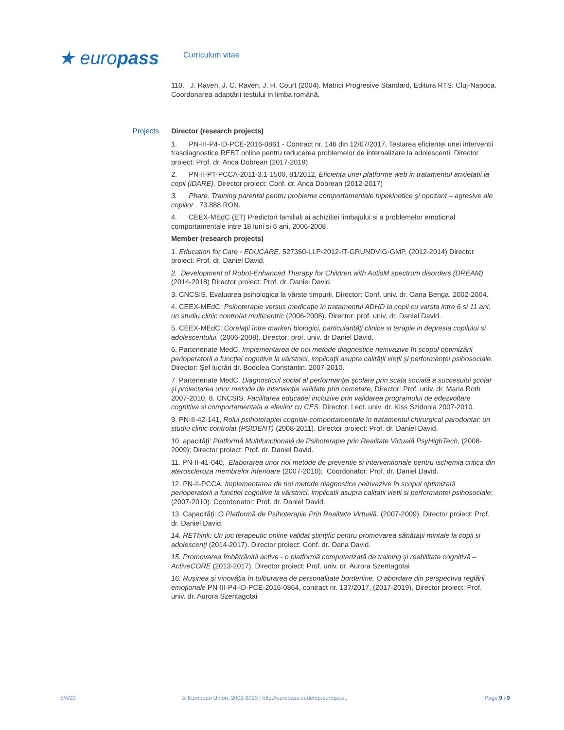★ europass
Curriculum vitae
110. J. Raven, J. C. Raven, J. H. Court (2004). Matrici Progresive Standard, Editura RTS: Cluj-Napoca. Coordonarea adaptării testului in limba română.
Projects Director (research projects)
1. PN-III-P4-ID-PCE-2016-0861 - Contract nr. 146 din 12/07/2017, Testarea eficientei unei interventii trasdiagnostice REBT online pentru reducerea problemelor de internalizare la adolescenti. Director proiect: Prof. dr. Anca Dobrean (2017-2019)
2. PN-II-PT-PCCA-2011-3.1-1500, 81/2012, Eficienţa unei platforme web in tratamentul anxietatii la copii (iDARE). Director proiect: Conf. dr. Anca Dobrean (2012-2017)
3. Phare. Training parental pentru probleme comportamentale hipekinetice şi opozant – agresive ale copiilor . 73.888 RON.
4. CEEX-MEdC (ET) Predictori familiali ai achizitiei limbajului si a problemelor emotional comportamentale intre 18 luni si 6 ani, 2006-2008.
Member (research projects)
1. Education for Care - EDUCARE, 527360-LLP-2012-IT-GRUNDVIG-GMP, (2012-2014) Director proiect: Prof. dr. Daniel David.
2. Development of Robot-Enhanced Therapy for Children with AutisM spectrum disorders (DREAM) (2014-2018) Director proiect: Prof. dr. Daniel David.
3. CNCSIS. Evaluarea psihologica la vârste timpurii. Director: Conf. univ. dr. Oana Benga. 2002-2004.
4. CEEX-MEdC: Psihoterapie versus medicaţie în tratamentul ADHD la copii cu varsta intre 6 si 11 ani; un studiu clinic controlat multicentric (2006-2008). Director: prof. univ. dr. Daniel David.
5. CEEX-MEdC: Corelaţii între markeri biologici, particularităţi clinice si terapie in depresia copilului si adolescentului. (2006-2008). Director: prof. univ. dr Daniel David.
6. Parteneriate MedC. Implementarea de noi metode diagnostice neinvazive în scopul optimizării perioperatorii a funcţiei cognitive la vârstnici, implicaţii asupra calităţii vieţii şi performanţei psihosociale. Director: Şef lucrări dr. Bodolea Constantin. 2007-2010.
7. Parteneriate MedC. Diagnosticul social al performanţei şcolare prin scala socială a succesului şcolar şi proiectarea unor metode de intervenţie validate prin cercetare, Director: Prof. univ. dr. Maria Roth 2007-2010. 8. CNCSIS. Facilitarea educatiei incluzive prin validarea programului de edezvoltare cognitiva si comportamentala a elevilor cu CES. Director: Lect. univ. dr. Kiss Szidonia 2007-2010.
9. PN-II-42-141, Rolul psihoterapiei cognitiv-comportamentale în tratamentul chirurgical parodontal: un studiu clinic controlat (PSIDENT) (2008-2011). Director proiect: Prof. dr. Daniel David.
10. apacităţi: Platformă Multifuncțională de Psihoterapie prin Realitate Virtuală PsyHighTech, (2008-2009); Director proiect: Prof. dr. Daniel David.
11. PN-II-41-040, Elaborarea unor noi metode de preventie si interventionale pentru ischemia critica din ateroscleroza membrelor inferioare (2007-2010); Coordonator: Prof. dr. Daniel David.
12. PN-II-PCCA, Implementarea de noi metode diagnostice neinvazive în scopul optimizarii perioperatorii a functiei cognitive la vârstnici, implicatii asupra calitatii vietii si performantei psihosociale; (2007-2010). Coordonator: Prof. dr. Daniel David.
13. Capacităţi: O Platformă de Psihoterapie Prin Realitate Virtuală. (2007-2009). Director proiect: Prof. dr. Daniel David.
14. REThink: Un joc terapeutic online validat ştiinţific pentru promovarea sănătaţii mintale la copii si adolescenţi (2014-2017). Director proiect: Conf. dr. Oana David.
15. Promovarea îmbătrânirii active - o platformă computerizată de training şi reabilitate cognitivă – ActiveCORE (2013-2017). Director proiect: Prof. univ. dr. Aurora Szentagotai
16. Rușinea și vinovăția în tulburarea de personalitate borderline. O abordare din perspectiva reglării emoționale PN-III-P4-ID-PCE-2016-0864, contract nr. 137/2017, (2017-2019), Director proiect: Prof. univ. dr. Aurora Szentagotai
5/4/20 © European Union, 2002-2020 | http://europass.cedefop.europa.eu Page 9 / 9